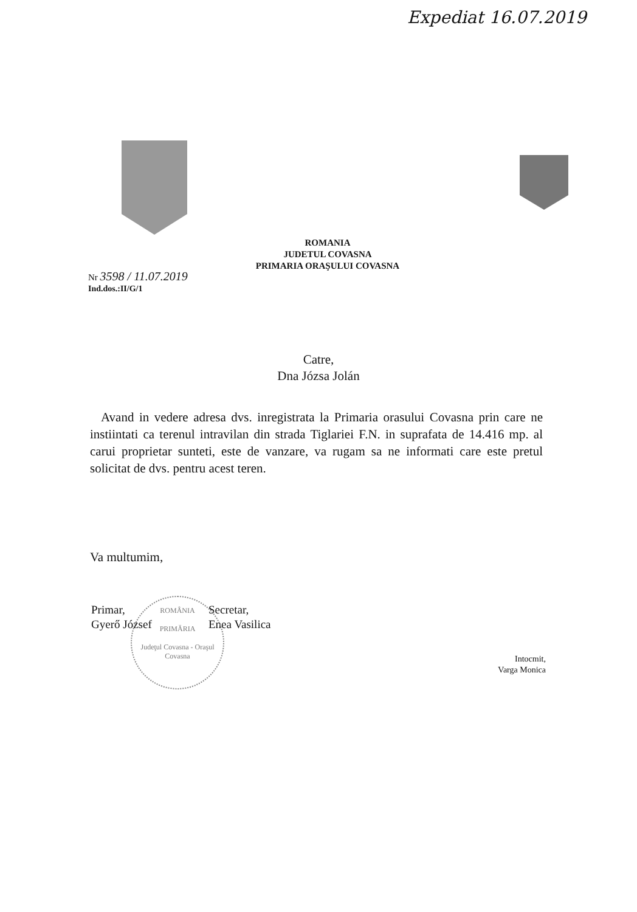Expediat 16.07.2019
ROMANIA
JUDETUL COVASNA
PRIMARIA ORAŞULUI COVASNA
Nr 3598 / 11.07.2019
Ind.dos.:II/G/1
Catre,
Dna Józsa Jolán
Avand in vedere adresa dvs. inregistrata la Primaria orasului Covasna prin care ne instiintati ca terenul intravilan din strada Tiglariei F.N. in suprafata de 14.416 mp. al carui proprietar sunteti, este de vanzare, va rugam sa ne informati care este pretul solicitat de dvs. pentru acest teren.
Va multumim,
Primar,
Gyerő József
Secretar,
Enea Vasilica
Intocmit,
Varga Monica
ROMÂNIA
PRIMĂRIA
Judeţul Covasna - Oraşul Covasna